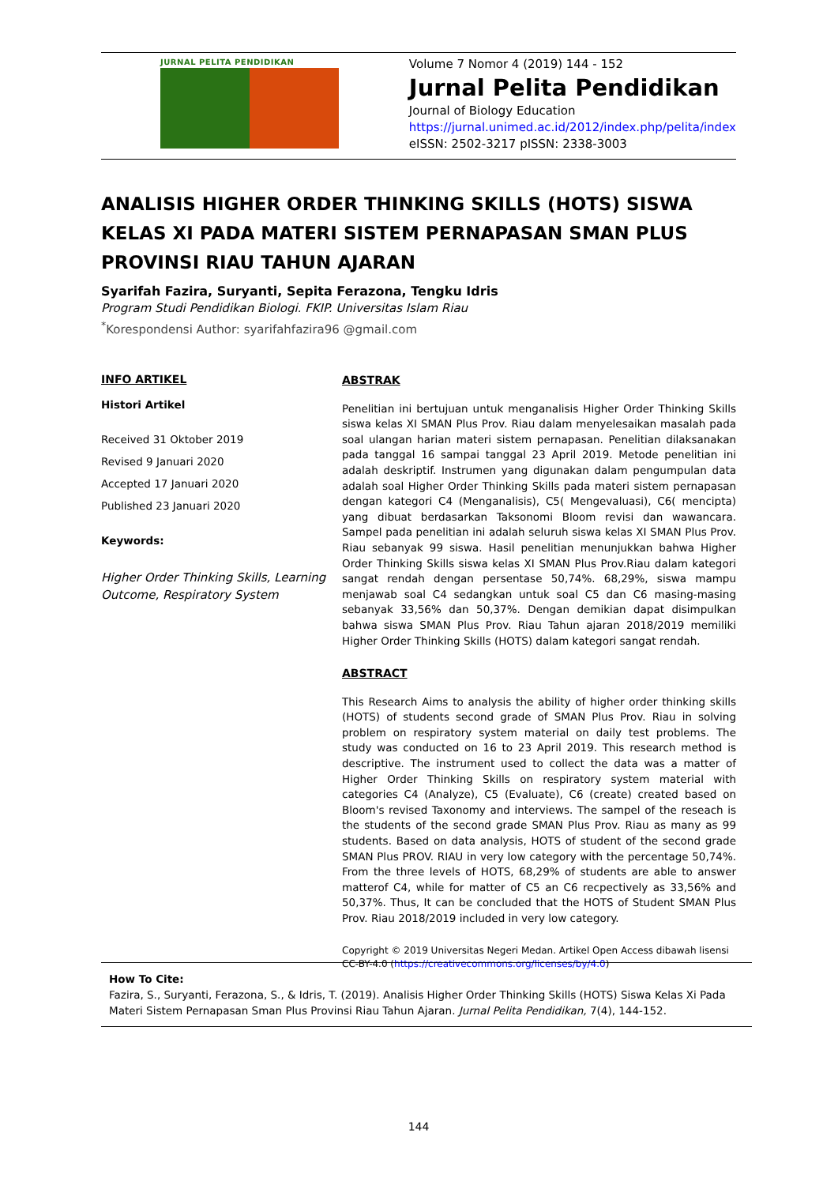JURNAL PELITA PENDIDIKAN
Volume 7 Nomor 4 (2019) 144 - 152
Jurnal Pelita Pendidikan
Journal of Biology Education
https://jurnal.unimed.ac.id/2012/index.php/pelita/index
eISSN: 2502-3217 pISSN: 2338-3003
ANALISIS HIGHER ORDER THINKING SKILLS (HOTS) SISWA KELAS XI PADA MATERI SISTEM PERNAPASAN SMAN PLUS PROVINSI RIAU TAHUN AJARAN
Syarifah Fazira, Suryanti, Sepita Ferazona, Tengku Idris
Program Studi Pendidikan Biologi. FKIP. Universitas Islam Riau
<sup>*</sup> Korespondensi Author: syarifahfazira96 @gmail.com
INFO ARTIKEL
Histori Artikel
Received 31 Oktober 2019
Revised 9 Januari 2020
Accepted 17 Januari 2020
Published 23 Januari 2020
Keywords:
Higher Order Thinking Skills, Learning Outcome, Respiratory System
ABSTRAK
Penelitian ini bertujuan untuk menganalisis Higher Order Thinking Skills siswa kelas XI SMAN Plus Prov. Riau dalam menyelesaikan masalah pada soal ulangan harian materi sistem pernapasan. Penelitian dilaksanakan pada tanggal 16 sampai tanggal 23 April 2019. Metode penelitian ini adalah deskriptif. Instrumen yang digunakan dalam pengumpulan data adalah soal Higher Order Thinking Skills pada materi sistem pernapasan dengan kategori C4 (Menganalisis), C5( Mengevaluasi), C6( mencipta) yang dibuat berdasarkan Taksonomi Bloom revisi dan wawancara. Sampel pada penelitian ini adalah seluruh siswa kelas XI SMAN Plus Prov. Riau sebanyak 99 siswa. Hasil penelitian menunjukkan bahwa Higher Order Thinking Skills siswa kelas XI SMAN Plus Prov.Riau dalam kategori sangat rendah dengan persentase 50,74%. 68,29%, siswa mampu menjawab soal C4 sedangkan untuk soal C5 dan C6 masing-masing sebanyak 33,56% dan 50,37%. Dengan demikian dapat disimpulkan bahwa siswa SMAN Plus Prov. Riau Tahun ajaran 2018/2019 memiliki Higher Order Thinking Skills (HOTS) dalam kategori sangat rendah.
ABSTRACT
This Research Aims to analysis the ability of higher order thinking skills (HOTS) of students second grade of SMAN Plus Prov. Riau in solving problem on respiratory system material on daily test problems. The study was conducted on 16 to 23 April 2019. This research method is descriptive. The instrument used to collect the data was a matter of Higher Order Thinking Skills on respiratory system material with categories C4 (Analyze), C5 (Evaluate), C6 (create) created based on Bloom's revised Taxonomy and interviews. The sampel of the reseach is the students of the second grade SMAN Plus Prov. Riau as many as 99 students. Based on data analysis, HOTS of student of the second grade SMAN Plus PROV. RIAU in very low category with the percentage 50,74%. From the three levels of HOTS, 68,29% of students are able to answer matterof C4, while for matter of C5 an C6 recpectively as 33,56% and 50,37%. Thus, It can be concluded that the HOTS of Student SMAN Plus Prov. Riau 2018/2019 included in very low category.
Copyright © 2019 Universitas Negeri Medan. Artikel Open Access dibawah lisensi CC-BY-4.0 (https://creativecommons.org/licenses/by/4.0)
How To Cite:
Fazira, S., Suryanti, Ferazona, S., & Idris, T. (2019). Analisis Higher Order Thinking Skills (HOTS) Siswa Kelas Xi Pada Materi Sistem Pernapasan Sman Plus Provinsi Riau Tahun Ajaran. Jurnal Pelita Pendidikan, 7(4), 144-152.
144